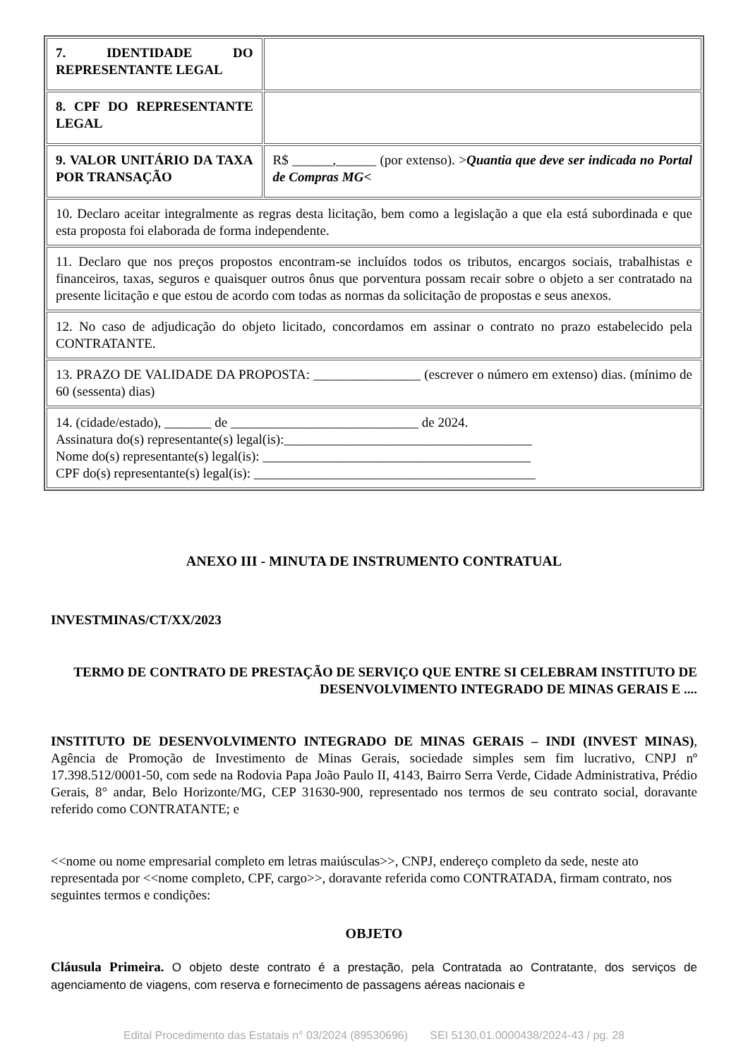| 7. IDENTIDADE DO REPRESENTANTE LEGAL | |
| 8. CPF DO REPRESENTANTE LEGAL | |
| 9. VALOR UNITÁRIO DA TAXA POR TRANSAÇÃO | R$ ______,______ (por extenso). > Quantia que deve ser indicada no Portal de Compras MG < |
| 10. Declaro aceitar integralmente as regras desta licitação, bem como a legislação a que ela está subordinada e que esta proposta foi elaborada de forma independente. | |
| 11. Declaro que nos preços propostos encontram-se incluídos todos os tributos, encargos sociais, trabalhistas e financeiros, taxas, seguros e quaisquer outros ônus que porventura possam recair sobre o objeto a ser contratado na presente licitação e que estou de acordo com todas as normas da solicitação de propostas e seus anexos. | |
| 12. No caso de adjudicação do objeto licitado, concordamos em assinar o contrato no prazo estabelecido pela CONTRATANTE. | |
| 13. PRAZO DE VALIDADE DA PROPOSTA: ________________ (escrever o número em extenso) dias. (mínimo de 60 (sessenta) dias) | |
| 14. (cidade/estado), _______ de ____________________________ de 2024. Assinatura do(s) representante(s) legal(is):_____________________________________ Nome do(s) representante(s) legal(is): ________________________________________ CPF do(s) representante(s) legal(is): __________________________________________ | |
ANEXO III - MINUTA DE INSTRUMENTO CONTRATUAL
INVESTMINAS/CT/XX/2023
TERMO DE CONTRATO DE PRESTAÇÃO DE SERVIÇO QUE ENTRE SI CELEBRAM INSTITUTO DE DESENVOLVIMENTO INTEGRADO DE MINAS GERAIS E ....
INSTITUTO DE DESENVOLVIMENTO INTEGRADO DE MINAS GERAIS – INDI (INVEST MINAS), Agência de Promoção de Investimento de Minas Gerais, sociedade simples sem fim lucrativo, CNPJ nº 17.398.512/0001-50, com sede na Rodovia Papa João Paulo II, 4143, Bairro Serra Verde, Cidade Administrativa, Prédio Gerais, 8° andar, Belo Horizonte/MG, CEP 31630-900, representado nos termos de seu contrato social, doravante referido como CONTRATANTE; e
<<nome ou nome empresarial completo em letras maiúsculas>>, CNPJ, endereço completo da sede, neste ato representada por <<nome completo, CPF, cargo>>, doravante referida como CONTRATADA, firmam contrato, nos seguintes termos e condições:
OBJETO
Cláusula Primeira. O objeto deste contrato é a prestação, pela Contratada ao Contratante, dos serviços de agenciamento de viagens, com reserva e fornecimento de passagens aéreas nacionais e
Edital Procedimento das Estatais n° 03/2024 (89530696) SEI 5130.01.0000438/2024-43 / pg. 28